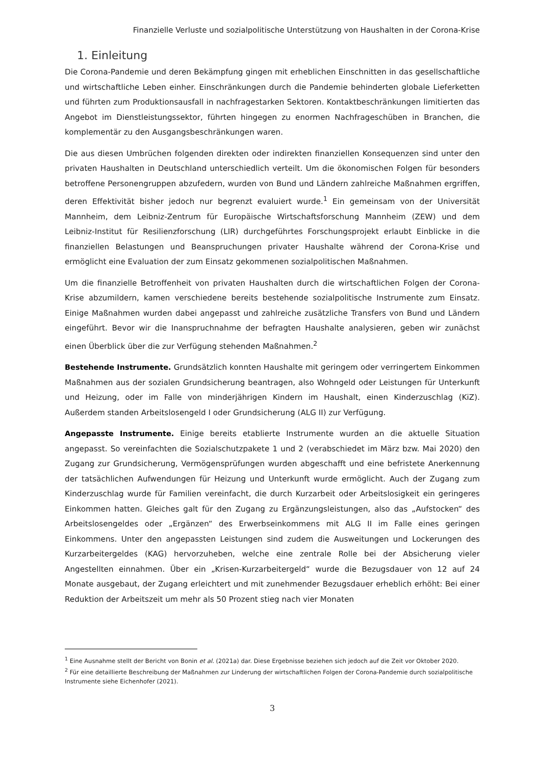Finanzielle Verluste und sozialpolitische Unterstützung von Haushalten in der Corona-Krise
1. Einleitung
Die Corona-Pandemie und deren Bekämpfung gingen mit erheblichen Einschnitten in das gesellschaftliche und wirtschaftliche Leben einher. Einschränkungen durch die Pandemie behinderten globale Lieferketten und führten zum Produktionsausfall in nachfragestarken Sektoren. Kontaktbeschränkungen limitierten das Angebot im Dienstleistungssektor, führten hingegen zu enormen Nachfrageschüben in Branchen, die komplementär zu den Ausgangsbeschränkungen waren.
Die aus diesen Umbrüchen folgenden direkten oder indirekten finanziellen Konsequenzen sind unter den privaten Haushalten in Deutschland unterschiedlich verteilt. Um die ökonomischen Folgen für besonders betroffene Personengruppen abzufedern, wurden von Bund und Ländern zahlreiche Maßnahmen ergriffen, deren Effektivität bisher jedoch nur begrenzt evaluiert wurde.<sup>1</sup> Ein gemeinsam von der Universität Mannheim, dem Leibniz-Zentrum für Europäische Wirtschaftsforschung Mannheim (ZEW) und dem Leibniz-Institut für Resilienzforschung (LIR) durchgeführtes Forschungsprojekt erlaubt Einblicke in die finanziellen Belastungen und Beanspruchungen privater Haushalte während der Corona-Krise und ermöglicht eine Evaluation der zum Einsatz gekommenen sozialpolitischen Maßnahmen.
Um die finanzielle Betroffenheit von privaten Haushalten durch die wirtschaftlichen Folgen der Corona-Krise abzumildern, kamen verschiedene bereits bestehende sozialpolitische Instrumente zum Einsatz. Einige Maßnahmen wurden dabei angepasst und zahlreiche zusätzliche Transfers von Bund und Ländern eingeführt. Bevor wir die Inanspruchnahme der befragten Haushalte analysieren, geben wir zunächst einen Überblick über die zur Verfügung stehenden Maßnahmen.<sup>2</sup>
Bestehende Instrumente. Grundsätzlich konnten Haushalte mit geringem oder verringertem Einkommen Maßnahmen aus der sozialen Grundsicherung beantragen, also Wohngeld oder Leistungen für Unterkunft und Heizung, oder im Falle von minderjährigen Kindern im Haushalt, einen Kinderzuschlag (KiZ). Außerdem standen Arbeitslosengeld I oder Grundsicherung (ALG II) zur Verfügung.
Angepasste Instrumente. Einige bereits etablierte Instrumente wurden an die aktuelle Situation angepasst. So vereinfachten die Sozialschutzpakete 1 und 2 (verabschiedet im März bzw. Mai 2020) den Zugang zur Grundsicherung, Vermögensprüfungen wurden abgeschafft und eine befristete Anerkennung der tatsächlichen Aufwendungen für Heizung und Unterkunft wurde ermöglicht. Auch der Zugang zum Kinderzuschlag wurde für Familien vereinfacht, die durch Kurzarbeit oder Arbeitslosigkeit ein geringeres Einkommen hatten. Gleiches galt für den Zugang zu Ergänzungsleistungen, also das „Aufstocken“ des Arbeitslosengeldes oder „Ergänzen“ des Erwerbseinkommens mit ALG II im Falle eines geringen Einkommens. Unter den angepassten Leistungen sind zudem die Ausweitungen und Lockerungen des Kurzarbeitergeldes (KAG) hervorzuheben, welche eine zentrale Rolle bei der Absicherung vieler Angestellten einnahmen. Über ein „Krisen-Kurzarbeitergeld“ wurde die Bezugsdauer von 12 auf 24 Monate ausgebaut, der Zugang erleichtert und mit zunehmender Bezugsdauer erheblich erhöht: Bei einer Reduktion der Arbeitszeit um mehr als 50 Prozent stieg nach vier Monaten
<sup>1</sup> Eine Ausnahme stellt der Bericht von Bonin et al. (2021a) dar. Diese Ergebnisse beziehen sich jedoch auf die Zeit vor Oktober 2020.
<sup>2</sup> Für eine detaillierte Beschreibung der Maßnahmen zur Linderung der wirtschaftlichen Folgen der Corona-Pandemie durch sozialpolitische Instrumente siehe Eichenhofer (2021).
3